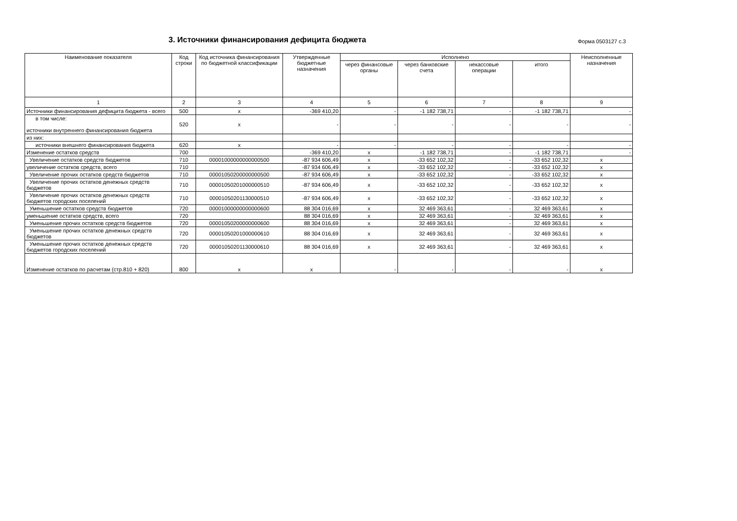3. Источники финансирования дефицита бюджета
Форма 0503127 с.3
| Наименование показателя | Код строки | Код источника финансирования по бюджетной классификации | Утвержденные бюджетные назначения | Исполнено | | | | Неисполненные назначения |
| --- | --- | --- | --- | --- | --- | --- | --- | --- |
| | | | | через финансовые органы | через банковские счета | некассовые операции | итого | |
| 1 | 2 | 3 | 4 | 5 | 6 | 7 | 8 | 9 |
| Источники финансирования дефицита бюджета - всего | 500 | x | -369 410,20 | - | -1 182 738,71 | - | -1 182 738,71 | - |
| в том числе: источники внутреннего финансирования бюджета | 520 | x | - | - | - | - | - | - |
| из них: | | | | | | | | |
| источники внешнего финансирования бюджета | 620 | x | - | - | - | - | - | - |
| Изменение остатков средств | 700 | | -369 410,20 | x | -1 182 738,71 | - | -1 182 738,71 | - |
| Увеличение остатков средств бюджетов | 710 | 00001000000000000500 | -87 934 606,49 | x | -33 652 102,32 | - | -33 652 102,32 | x |
| увеличение остатков средств, всего | 710 | | -87 934 606,49 | x | -33 652 102,32 | - | -33 652 102,32 | x |
| Увеличение прочих остатков средств бюджетов | 710 | 00001050200000000500 | -87 934 606,49 | x | -33 652 102,32 | - | -33 652 102,32 | x |
| Увеличение прочих остатков денежных средств бюджетов | 710 | 00001050201000000510 | -87 934 606,49 | x | -33 652 102,32 | - | -33 652 102,32 | x |
| Увеличение прочих остатков денежных средств бюджетов городских поселений | 710 | 00001050201130000510 | -87 934 606,49 | x | -33 652 102,32 | - | -33 652 102,32 | x |
| Уменьшение остатков средств бюджетов | 720 | 00001000000000000600 | 88 304 016,69 | x | 32 469 363,61 | - | 32 469 363,61 | x |
| уменьшение остатков средств, всего | 720 | | 88 304 016,69 | x | 32 469 363,61 | - | 32 469 363,61 | x |
| Уменьшение прочих остатков средств бюджетов | 720 | 00001050200000000600 | 88 304 016,69 | x | 32 469 363,61 | - | 32 469 363,61 | x |
| Уменьшение прочих остатков денежных средств бюджетов | 720 | 00001050201000000610 | 88 304 016,69 | x | 32 469 363,61 | - | 32 469 363,61 | x |
| Уменьшение прочих остатков денежных средств бюджетов городских поселений | 720 | 00001050201130000610 | 88 304 016,69 | x | 32 469 363,61 | - | 32 469 363,61 | x |
| Изменение остатков по расчетам (стр.810 + 820) | 800 | x | x | - | - | - | - | x |